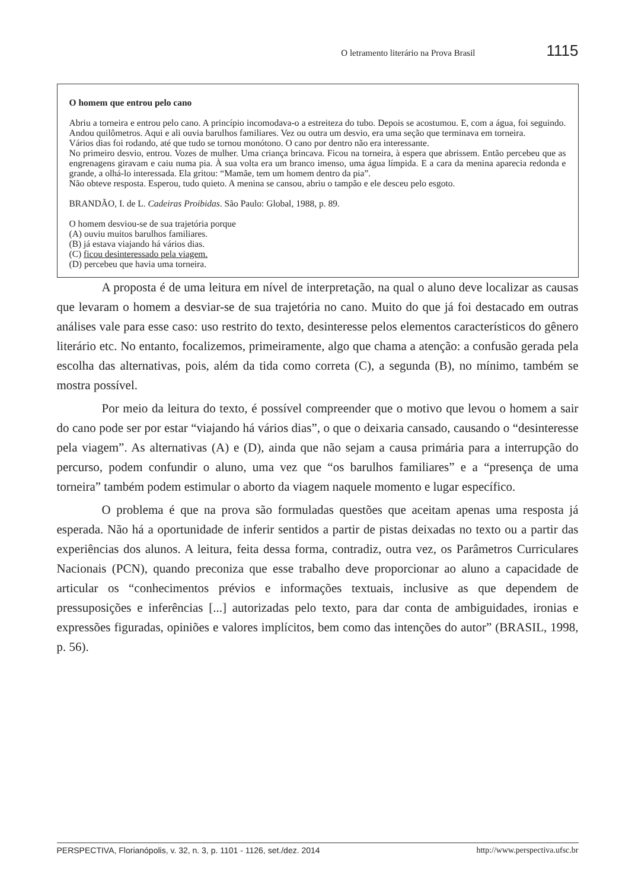O letramento literário na Prova Brasil 1115
O homem que entrou pelo cano
Abriu a torneira e entrou pelo cano. A princípio incomodava-o a estreiteza do tubo. Depois se acostumou. E, com a água, foi seguindo. Andou quilômetros. Aqui e ali ouvia barulhos familiares. Vez ou outra um desvio, era uma seção que terminava em torneira.
Vários dias foi rodando, até que tudo se tornou monótono. O cano por dentro não era interessante.
No primeiro desvio, entrou. Vozes de mulher. Uma criança brincava. Ficou na torneira, à espera que abrissem. Então percebeu que as engrenagens giravam e caiu numa pia. À sua volta era um branco imenso, uma água límpida. E a cara da menina aparecia redonda e grande, a olhá-lo interessada. Ela gritou: “Mamãe, tem um homem dentro da pia”.
Não obteve resposta. Esperou, tudo quieto. A menina se cansou, abriu o tampão e ele desceu pelo esgoto.
BRANDÃO, I. de L. Cadeiras Proibidas. São Paulo: Global, 1988, p. 89.
O homem desviou-se de sua trajetória porque
(A) ouviu muitos barulhos familiares.
(B) já estava viajando há vários dias.
(C) ficou desinteressado pela viagem.
(D) percebeu que havia uma torneira.
A proposta é de uma leitura em nível de interpretação, na qual o aluno deve localizar as causas que levaram o homem a desviar-se de sua trajetória no cano. Muito do que já foi destacado em outras análises vale para esse caso: uso restrito do texto, desinteresse pelos elementos característicos do gênero literário etc. No entanto, focalizemos, primeiramente, algo que chama a atenção: a confusão gerada pela escolha das alternativas, pois, além da tida como correta (C), a segunda (B), no mínimo, também se mostra possível.
Por meio da leitura do texto, é possível compreender que o motivo que levou o homem a sair do cano pode ser por estar “viajando há vários dias”, o que o deixaria cansado, causando o “desinteresse pela viagem”. As alternativas (A) e (D), ainda que não sejam a causa primária para a interrupção do percurso, podem confundir o aluno, uma vez que “os barulhos familiares” e a “presença de uma torneira” também podem estimular o aborto da viagem naquele momento e lugar específico.
O problema é que na prova são formuladas questões que aceitam apenas uma resposta já esperada. Não há a oportunidade de inferir sentidos a partir de pistas deixadas no texto ou a partir das experiências dos alunos. A leitura, feita dessa forma, contradiz, outra vez, os Parâmetros Curriculares Nacionais (PCN), quando preconiza que esse trabalho deve proporcionar ao aluno a capacidade de articular os “conhecimentos prévios e informações textuais, inclusive as que dependem de pressuposições e inferências [...] autorizadas pelo texto, para dar conta de ambiguidades, ironias e expressões figuradas, opiniões e valores implícitos, bem como das intenções do autor” (BRASIL, 1998, p. 56).
PERSPECTIVA, Florianópolis, v. 32, n. 3, p. 1101 - 1126, set./dez. 2014 http://www.perspectiva.ufsc.br